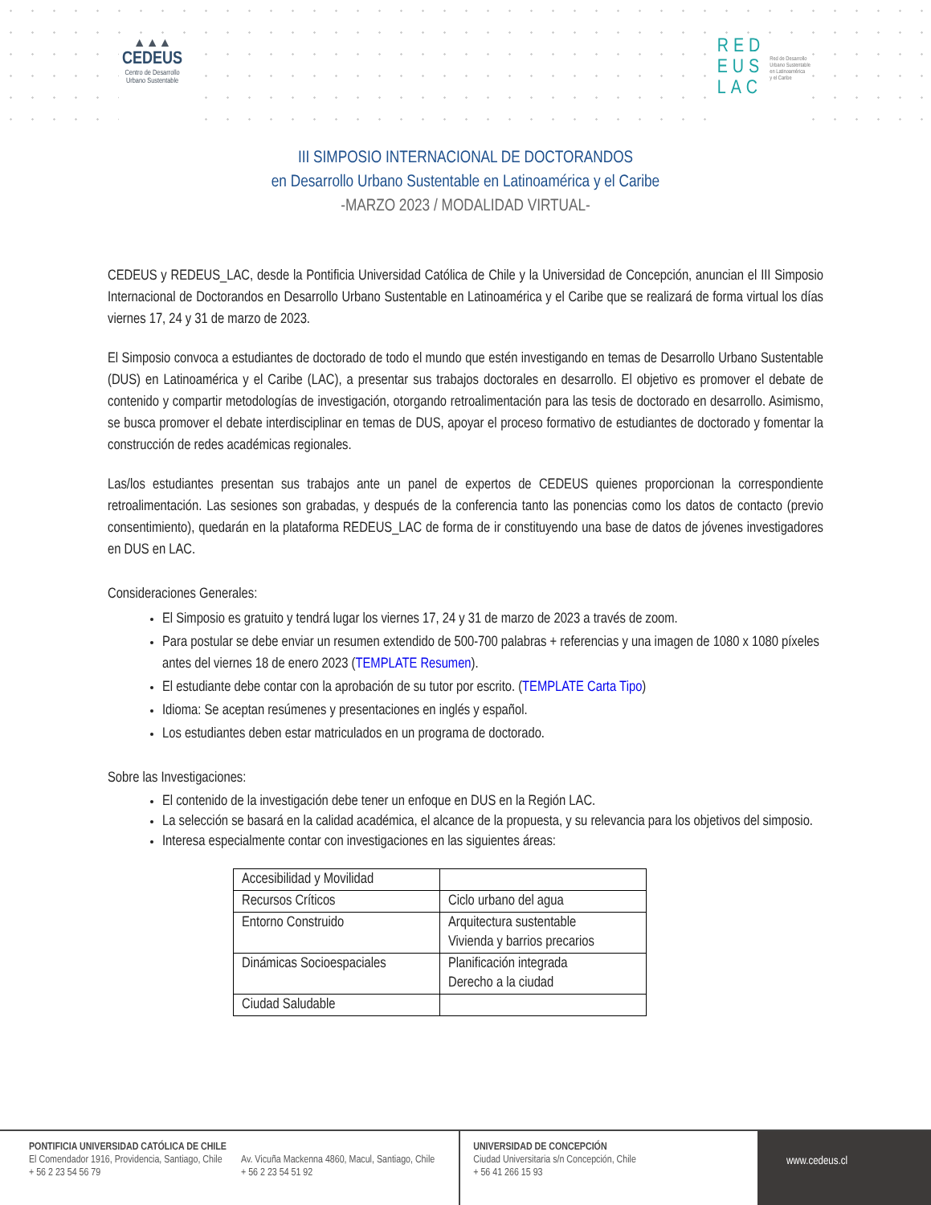▲▲▲
CEDEUS
Centro de Desarrollo
Urbano Sustentable
RED
EUS
LAC
Red de Desarrollo
Urbano Sustentable
en Latinoamérica
y el Caribe
III SIMPOSIO INTERNACIONAL DE DOCTORANDOS
en Desarrollo Urbano Sustentable en Latinoamérica y el Caribe
-MARZO 2023 / MODALIDAD VIRTUAL-
CEDEUS y REDEUS_LAC, desde la Pontificia Universidad Católica de Chile y la Universidad de Concepción, anuncian el III Simposio Internacional de Doctorandos en Desarrollo Urbano Sustentable en Latinoamérica y el Caribe que se realizará de forma virtual los días viernes 17, 24 y 31 de marzo de 2023.
El Simposio convoca a estudiantes de doctorado de todo el mundo que estén investigando en temas de Desarrollo Urbano Sustentable (DUS) en Latinoamérica y el Caribe (LAC), a presentar sus trabajos doctorales en desarrollo. El objetivo es promover el debate de contenido y compartir metodologías de investigación, otorgando retroalimentación para las tesis de doctorado en desarrollo. Asimismo, se busca promover el debate interdisciplinar en temas de DUS, apoyar el proceso formativo de estudiantes de doctorado y fomentar la construcción de redes académicas regionales.
Las/los estudiantes presentan sus trabajos ante un panel de expertos de CEDEUS quienes proporcionan la correspondiente retroalimentación. Las sesiones son grabadas, y después de la conferencia tanto las ponencias como los datos de contacto (previo consentimiento), quedarán en la plataforma REDEUS_LAC de forma de ir constituyendo una base de datos de jóvenes investigadores en DUS en LAC.
Consideraciones Generales:
El Simposio es gratuito y tendrá lugar los viernes 17, 24 y 31 de marzo de 2023 a través de zoom.
Para postular se debe enviar un resumen extendido de 500-700 palabras + referencias y una imagen de 1080 x 1080 píxeles antes del viernes 18 de enero 2023 (TEMPLATE Resumen).
El estudiante debe contar con la aprobación de su tutor por escrito. (TEMPLATE Carta Tipo)
Idioma: Se aceptan resúmenes y presentaciones en inglés y español.
Los estudiantes deben estar matriculados en un programa de doctorado.
Sobre las Investigaciones:
El contenido de la investigación debe tener un enfoque en DUS en la Región LAC.
La selección se basará en la calidad académica, el alcance de la propuesta, y su relevancia para los objetivos del simposio.
Interesa especialmente contar con investigaciones en las siguientes áreas:
| Accesibilidad y Movilidad | |
| Recursos Críticos | Ciclo urbano del agua |
| Entorno Construido | Arquitectura sustentable Vivienda y barrios precarios |
| Dinámicas Socioespaciales | Planificación integrada Derecho a la ciudad |
| Ciudad Saludable | |
PONTIFICIA UNIVERSIDAD CATÓLICA DE CHILE
El Comendador 1916, Providencia, Santiago, Chile
+ 56 2 23 54 56 79
Av. Vicuña Mackenna 4860, Macul, Santiago, Chile
+ 56 2 23 54 51 92
UNIVERSIDAD DE CONCEPCIÓN
Ciudad Universitaria s/n Concepción, Chile
+ 56 41 266 15 93
www.cedeus.cl